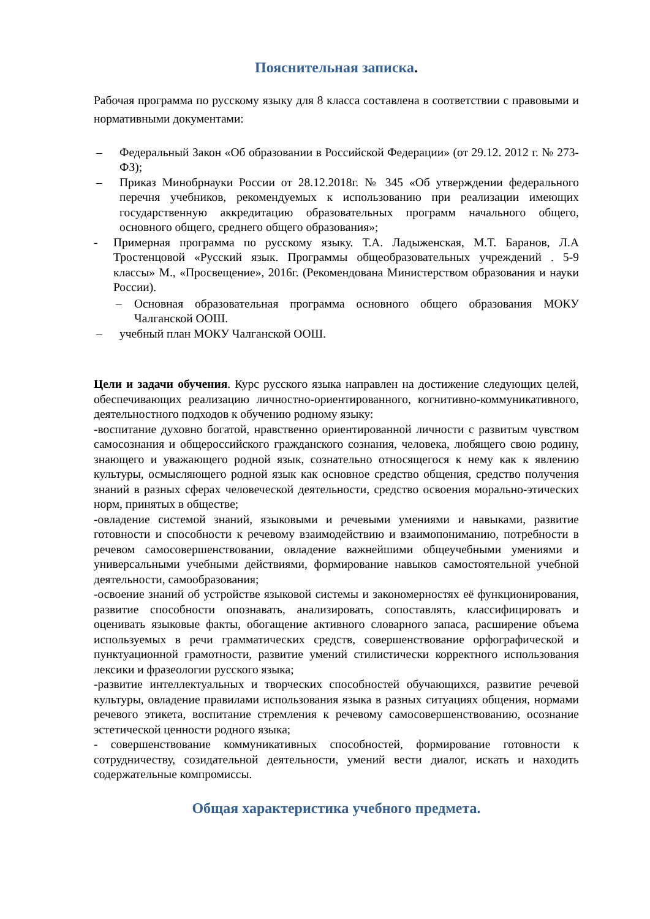Пояснительная записка.
Рабочая программа по русскому языку для 8 класса составлена в соответствии с правовыми и нормативными документами:
– Федеральный Закон «Об образовании в Российской Федерации» (от 29.12. 2012 г. № 273-ФЗ);
– Приказ Минобрнауки России от 28.12.2018г. № 345 «Об утверждении федерального перечня учебников, рекомендуемых к использованию при реализации имеющих государственную аккредитацию образовательных программ начального общего, основного общего, среднего общего образования»;
- Примерная программа по русскому языку. Т.А. Ладыженская, М.Т. Баранов, Л.А Тростенцовой «Русский язык. Программы общеобразовательных учреждений . 5-9 классы» М., «Просвещение», 2016г. (Рекомендована Министерством образования и науки России).
– Основная образовательная программа основного общего образования МОКУ Чалганской ООШ.
– учебный план МОКУ Чалганской ООШ.
Цели и задачи обучения. Курс русского языка направлен на достижение следующих целей, обеспечивающих реализацию личностно-ориентированного, когнитивно-коммуникативного, деятельностного подходов к обучению родному языку:
-воспитание духовно богатой, нравственно ориентированной личности с развитым чувством самосознания и общероссийского гражданского сознания, человека, любящего свою родину, знающего и уважающего родной язык, сознательно относящегося к нему как к явлению культуры, осмысляющего родной язык как основное средство общения, средство получения знаний в разных сферах человеческой деятельности, средство освоения морально-этических норм, принятых в обществе;
-овладение системой знаний, языковыми и речевыми умениями и навыками, развитие готовности и способности к речевому взаимодействию и взаимопониманию, потребности в речевом самосовершенствовании, овладение важнейшими общеучебными умениями и универсальными учебными действиями, формирование навыков самостоятельной учебной деятельности, самообразования;
-освоение знаний об устройстве языковой системы и закономерностях её функционирования, развитие способности опознавать, анализировать, сопоставлять, классифицировать и оценивать языковые факты, обогащение активного словарного запаса, расширение объема используемых в речи грамматических средств, совершенствование орфографической и пунктуационной грамотности, развитие умений стилистически корректного использования лексики и фразеологии русского языка;
-развитие интеллектуальных и творческих способностей обучающихся, развитие речевой культуры, овладение правилами использования языка в разных ситуациях общения, нормами речевого этикета, воспитание стремления к речевому самосовершенствованию, осознание эстетической ценности родного языка;
- совершенствование коммуникативных способностей, формирование готовности к сотрудничеству, созидательной деятельности, умений вести диалог, искать и находить содержательные компромиссы.
Общая характеристика учебного предмета.